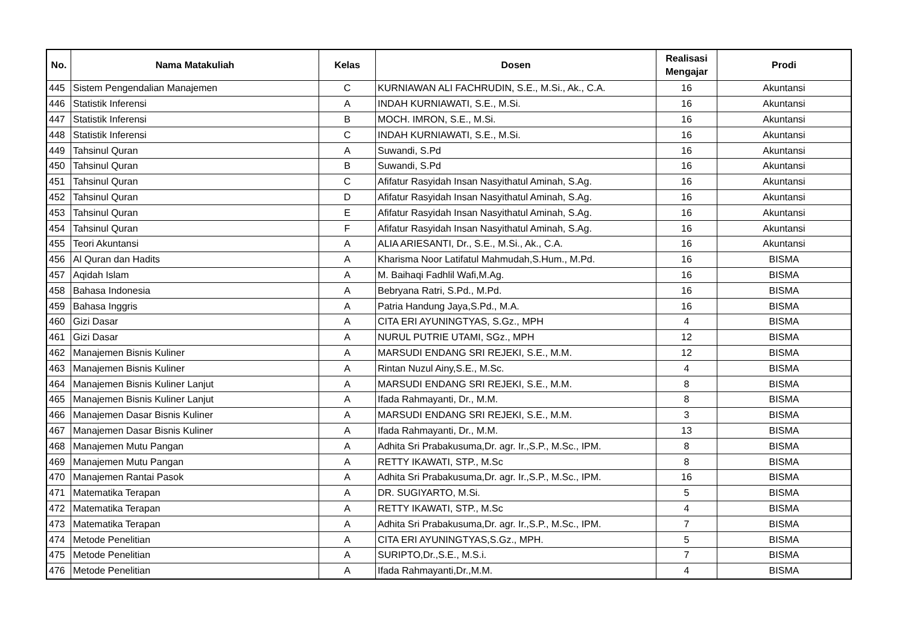| No. | Nama Matakuliah | Kelas | Dosen | Realisasi Mengajar | Prodi |
| --- | --- | --- | --- | --- | --- |
| 445 | Sistem Pengendalian Manajemen | C | KURNIAWAN ALI FACHRUDIN, S.E., M.Si., Ak., C.A. | 16 | Akuntansi |
| 446 | Statistik Inferensi | A | INDAH KURNIAWATI, S.E., M.Si. | 16 | Akuntansi |
| 447 | Statistik Inferensi | B | MOCH. IMRON, S.E., M.Si. | 16 | Akuntansi |
| 448 | Statistik Inferensi | C | INDAH KURNIAWATI, S.E., M.Si. | 16 | Akuntansi |
| 449 | Tahsinul Quran | A | Suwandi, S.Pd | 16 | Akuntansi |
| 450 | Tahsinul Quran | B | Suwandi, S.Pd | 16 | Akuntansi |
| 451 | Tahsinul Quran | C | Afifatur Rasyidah Insan Nasyithatul Aminah, S.Ag. | 16 | Akuntansi |
| 452 | Tahsinul Quran | D | Afifatur Rasyidah Insan Nasyithatul Aminah, S.Ag. | 16 | Akuntansi |
| 453 | Tahsinul Quran | E | Afifatur Rasyidah Insan Nasyithatul Aminah, S.Ag. | 16 | Akuntansi |
| 454 | Tahsinul Quran | F | Afifatur Rasyidah Insan Nasyithatul Aminah, S.Ag. | 16 | Akuntansi |
| 455 | Teori Akuntansi | A | ALIA ARIESANTI, Dr., S.E., M.Si., Ak., C.A. | 16 | Akuntansi |
| 456 | Al Quran dan Hadits | A | Kharisma Noor Latifatul Mahmudah,S.Hum., M.Pd. | 16 | BISMA |
| 457 | Aqidah Islam | A | M. Baihaqi Fadhlil Wafi,M.Ag. | 16 | BISMA |
| 458 | Bahasa Indonesia | A | Bebryana Ratri, S.Pd., M.Pd. | 16 | BISMA |
| 459 | Bahasa Inggris | A | Patria Handung Jaya,S.Pd., M.A. | 16 | BISMA |
| 460 | Gizi Dasar | A | CITA ERI AYUNINGTYAS, S.Gz., MPH | 4 | BISMA |
| 461 | Gizi Dasar | A | NURUL PUTRIE UTAMI, SGz., MPH | 12 | BISMA |
| 462 | Manajemen Bisnis Kuliner | A | MARSUDI ENDANG SRI REJEKI, S.E., M.M. | 12 | BISMA |
| 463 | Manajemen Bisnis Kuliner | A | Rintan Nuzul Ainy,S.E., M.Sc. | 4 | BISMA |
| 464 | Manajemen Bisnis Kuliner Lanjut | A | MARSUDI ENDANG SRI REJEKI, S.E., M.M. | 8 | BISMA |
| 465 | Manajemen Bisnis Kuliner Lanjut | A | Ifada Rahmayanti, Dr., M.M. | 8 | BISMA |
| 466 | Manajemen Dasar Bisnis Kuliner | A | MARSUDI ENDANG SRI REJEKI, S.E., M.M. | 3 | BISMA |
| 467 | Manajemen Dasar Bisnis Kuliner | A | Ifada Rahmayanti, Dr., M.M. | 13 | BISMA |
| 468 | Manajemen Mutu Pangan | A | Adhita Sri Prabakusuma,Dr. agr. Ir.,S.P., M.Sc., IPM. | 8 | BISMA |
| 469 | Manajemen Mutu Pangan | A | RETTY IKAWATI, STP., M.Sc | 8 | BISMA |
| 470 | Manajemen Rantai Pasok | A | Adhita Sri Prabakusuma,Dr. agr. Ir.,S.P., M.Sc., IPM. | 16 | BISMA |
| 471 | Matematika Terapan | A | DR. SUGIYARTO, M.Si. | 5 | BISMA |
| 472 | Matematika Terapan | A | RETTY IKAWATI, STP., M.Sc | 4 | BISMA |
| 473 | Matematika Terapan | A | Adhita Sri Prabakusuma,Dr. agr. Ir.,S.P., M.Sc., IPM. | 7 | BISMA |
| 474 | Metode Penelitian | A | CITA ERI AYUNINGTYAS,S.Gz., MPH. | 5 | BISMA |
| 475 | Metode Penelitian | A | SURIPTO,Dr.,S.E., M.S.i. | 7 | BISMA |
| 476 | Metode Penelitian | A | Ifada Rahmayanti,Dr.,M.M. | 4 | BISMA |